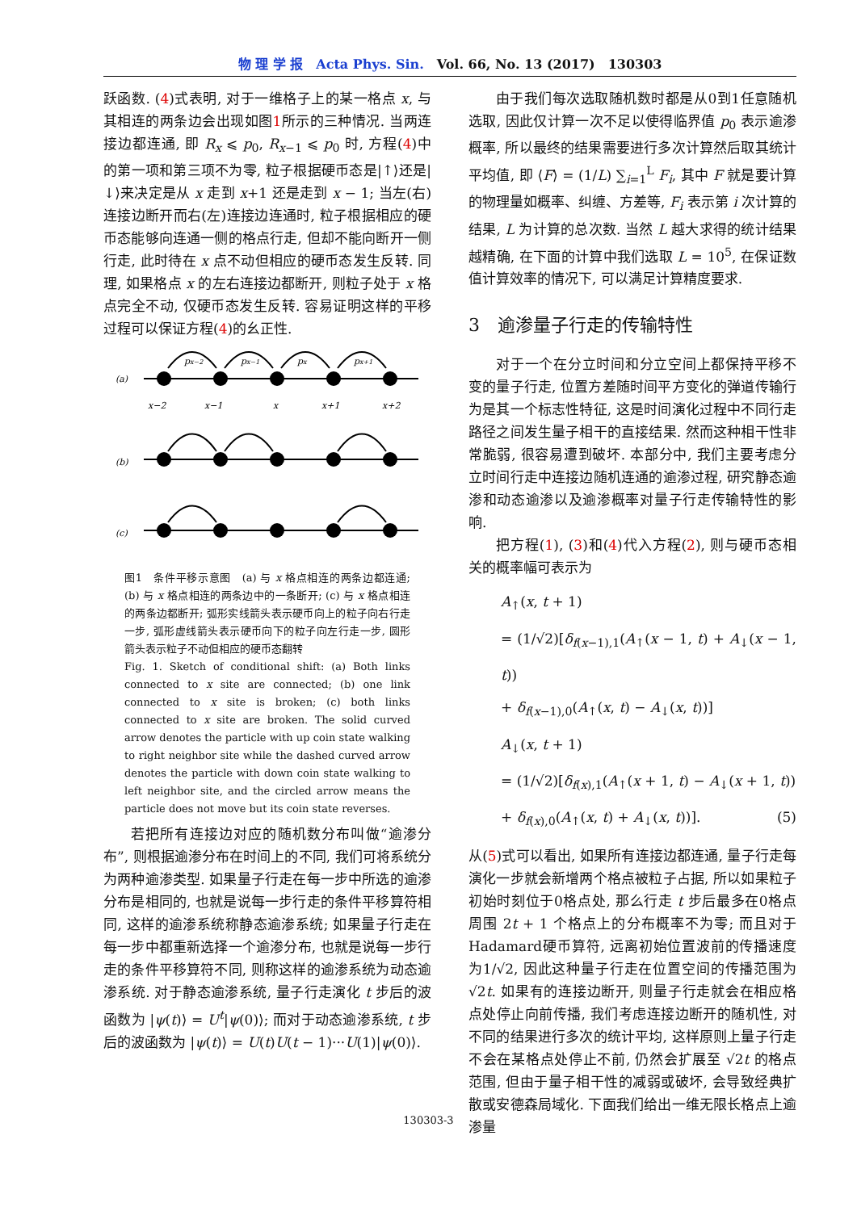物 理 学 报　Acta Phys. Sin.　Vol. 66, No. 13 (2017)　130303
跃函数. (4)式表明, 对于一维格子上的某一格点 x, 与其相连的两条边会出现如图1所示的三种情况. 当两连接边都连通, 即 R<sub>x</sub> ⩽ p<sub>0</sub>, R<sub>x−1</sub> ⩽ p<sub>0</sub> 时, 方程(4)中的第一项和第三项不为零, 粒子根据硬币态是|↑⟩还是|↓⟩来决定是从 x 走到 x+1 还是走到 x − 1; 当左(右)连接边断开而右(左)连接边连通时, 粒子根据相应的硬币态能够向连通一侧的格点行走, 但却不能向断开一侧行走, 此时待在 x 点不动但相应的硬币态发生反转. 同理, 如果格点 x 的左右连接边都断开, 则粒子处于 x 格点完全不动, 仅硬币态发生反转. 容易证明这样的平移过程可以保证方程(4)的幺正性.
(a)
(b)
(c)
x−2
x−1
x
x+1
x+2
px−2
px−1
px
px+1
图1　条件平移示意图　(a) 与 x 格点相连的两条边都连通; (b) 与 x 格点相连的两条边中的一条断开; (c) 与 x 格点相连的两条边都断开; 弧形实线箭头表示硬币向上的粒子向右行走一步, 弧形虚线箭头表示硬币向下的粒子向左行走一步, 圆形箭头表示粒子不动但相应的硬币态翻转
Fig. 1. Sketch of conditional shift: (a) Both links connected to x site are connected; (b) one link connected to x site is broken; (c) both links connected to x site are broken. The solid curved arrow denotes the particle with up coin state walking to right neighbor site while the dashed curved arrow denotes the particle with down coin state walking to left neighbor site, and the circled arrow means the particle does not move but its coin state reverses.
若把所有连接边对应的随机数分布叫做“逾渗分布”, 则根据逾渗分布在时间上的不同, 我们可将系统分为两种逾渗类型. 如果量子行走在每一步中所选的逾渗分布是相同的, 也就是说每一步行走的条件平移算符相同, 这样的逾渗系统称静态逾渗系统; 如果量子行走在每一步中都重新选择一个逾渗分布, 也就是说每一步行走的条件平移算符不同, 则称这样的逾渗系统为动态逾渗系统. 对于静态逾渗系统, 量子行走演化 t 步后的波函数为 |ψ(t)⟩ = U<sup>t</sup>|ψ(0)⟩; 而对于动态逾渗系统, t 步后的波函数为 |ψ(t)⟩ = U(t)U(t − 1)···U(1)|ψ(0)⟩.
由于我们每次选取随机数时都是从0到1任意随机选取, 因此仅计算一次不足以使得临界值 p<sub>0</sub> 表示逾渗概率, 所以最终的结果需要进行多次计算然后取其统计平均值, 即 ⟨F⟩ = (1/L) ∑<sub>i=1</sub><sup>L</sup> F<sub>i</sub>, 其中 F 就是要计算的物理量如概率、纠缠、方差等, F<sub>i</sub> 表示第 i 次计算的结果, L 为计算的总次数. 当然 L 越大求得的统计结果越精确, 在下面的计算中我们选取 L = 10<sup>5</sup>, 在保证数值计算效率的情况下, 可以满足计算精度要求.
3　逾渗量子行走的传输特性
对于一个在分立时间和分立空间上都保持平移不变的量子行走, 位置方差随时间平方变化的弹道传输行为是其一个标志性特征, 这是时间演化过程中不同行走路径之间发生量子相干的直接结果. 然而这种相干性非常脆弱, 很容易遭到破坏. 本部分中, 我们主要考虑分立时间行走中连接边随机连通的逾渗过程, 研究静态逾渗和动态逾渗以及逾渗概率对量子行走传输特性的影响.
把方程(1), (3)和(4)代入方程(2), 则与硬币态相关的概率幅可表示为
A<sub>↑</sub>(x, t + 1)
= (1/√2)[δ<sub>f(x−1),1</sub>(A<sub>↑</sub>(x − 1, t) + A<sub>↓</sub>(x − 1, t))
+ δ<sub>f(x−1),0</sub>(A<sub>↑</sub>(x, t) − A<sub>↓</sub>(x, t))]
A<sub>↓</sub>(x, t + 1)
= (1/√2)[δ<sub>f(x),1</sub>(A<sub>↑</sub>(x + 1, t) − A<sub>↓</sub>(x + 1, t))
+ δ<sub>f(x),0</sub>(A<sub>↑</sub>(x, t) + A<sub>↓</sub>(x, t))]. (5)
从(5)式可以看出, 如果所有连接边都连通, 量子行走每演化一步就会新增两个格点被粒子占据, 所以如果粒子初始时刻位于0格点处, 那么行走 t 步后最多在0格点周围 2t + 1 个格点上的分布概率不为零; 而且对于Hadamard硬币算符, 远离初始位置波前的传播速度为1/√2, 因此这种量子行走在位置空间的传播范围为 √2t. 如果有的连接边断开, 则量子行走就会在相应格点处停止向前传播, 我们考虑连接边断开的随机性, 对不同的结果进行多次的统计平均, 这样原则上量子行走不会在某格点处停止不前, 仍然会扩展至 √2t 的格点范围, 但由于量子相干性的减弱或破坏, 会导致经典扩散或安德森局域化. 下面我们给出一维无限长格点上逾渗量
130303-3